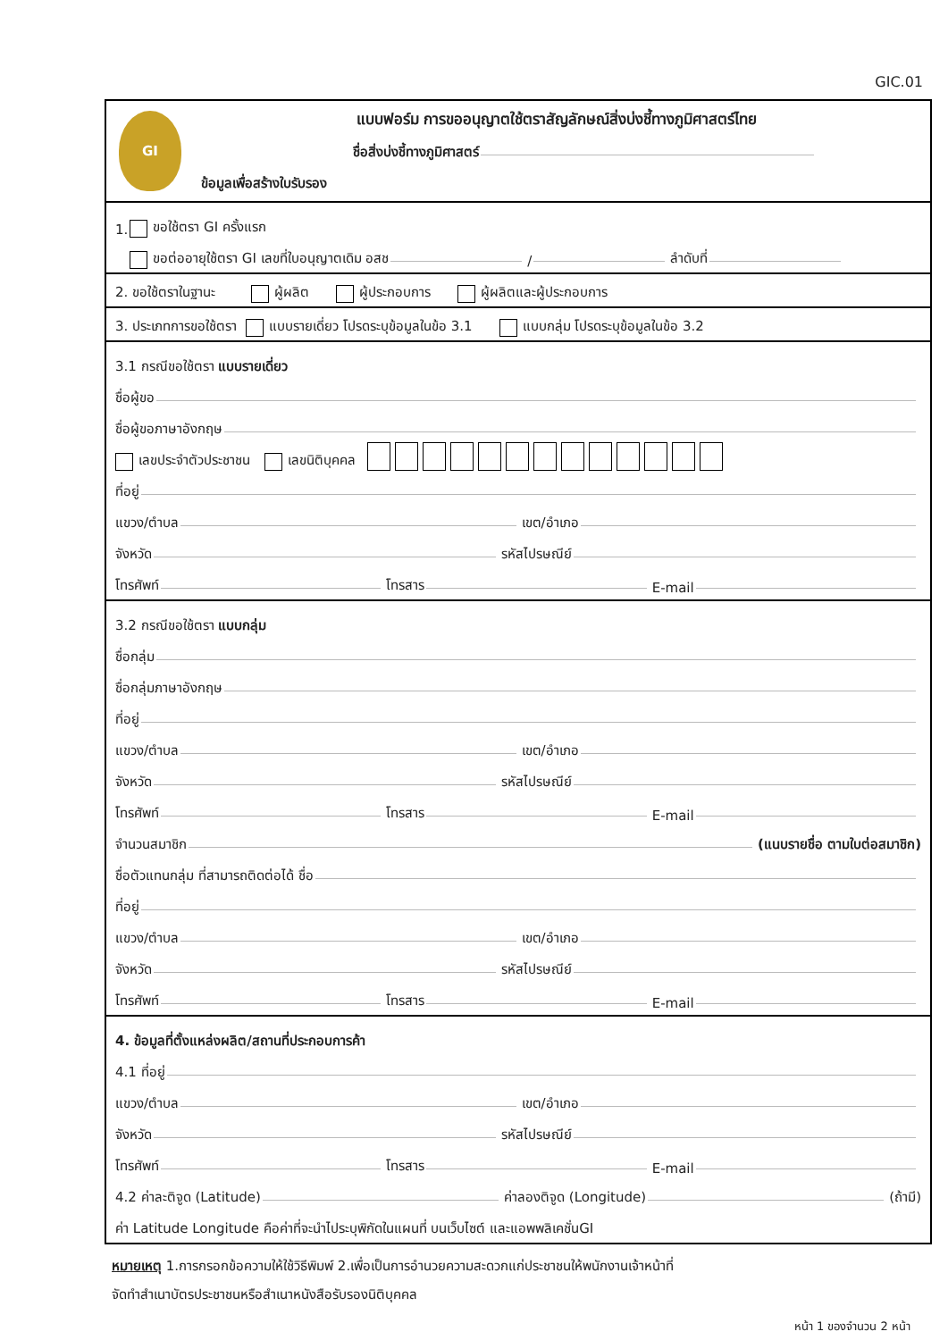GIC.01
GI
แบบฟอร์ม การขออนุญาตใช้ตราสัญลักษณ์สิ่งบ่งชี้ทางภูมิศาสตร์ไทย
ชื่อสิ่งบ่งชี้ทางภูมิศาสตร์
ข้อมูลเพื่อสร้างใบรับรอง
1. ขอใช้ตรา GI ครั้งแรก
ขอต่ออายุใช้ตรา GI เลขที่ใบอนุญาตเดิม อสช / ลำดับที่
2. ขอใช้ตราในฐานะ ผู้ผลิต ผู้ประกอบการ ผู้ผลิตและผู้ประกอบการ
3. ประเภทการขอใช้ตรา แบบรายเดี่ยว โปรดระบุข้อมูลในข้อ 3.1 แบบกลุ่ม โปรดระบุข้อมูลในข้อ 3.2
3.1 กรณีขอใช้ตรา แบบรายเดี่ยว
ชื่อผู้ขอ
ชื่อผู้ขอภาษาอังกฤษ
เลขประจำตัวประชาชน เลขนิติบุคคล
ที่อยู่
แขวง/ตำบล เขต/อำเภอ
จังหวัด รหัสไปรษณีย์
โทรศัพท์ โทรสาร E-mail
3.2 กรณีขอใช้ตรา แบบกลุ่ม
ชื่อกลุ่ม
ชื่อกลุ่มภาษาอังกฤษ
ที่อยู่
แขวง/ตำบล เขต/อำเภอ
จังหวัด รหัสไปรษณีย์
โทรศัพท์ โทรสาร E-mail
จำนวนสมาชิก (แนบรายชื่อ ตามใบต่อสมาชิก)
ชื่อตัวแทนกลุ่ม ที่สามารถติดต่อได้ ชื่อ
ที่อยู่
แขวง/ตำบล เขต/อำเภอ
จังหวัด รหัสไปรษณีย์
โทรศัพท์ โทรสาร E-mail
4. ข้อมูลที่ตั้งแหล่งผลิต/สถานที่ประกอบการค้า
4.1 ที่อยู่
แขวง/ตำบล เขต/อำเภอ
จังหวัด รหัสไปรษณีย์
โทรศัพท์ โทรสาร E-mail
4.2 ค่าละติจูด (Latitude) ค่าลองติจูด (Longitude) (ถ้ามี)
ค่า Latitude Longitude คือค่าที่จะนำไประบุพิกัดในแผนที่ บนเว็บไซต์ และแอพพลิเคชั่นGI
หมายเหตุ 1.การกรอกข้อความให้ใช้วิธีพิมพ์ 2.เพื่อเป็นการอำนวยความสะดวกแก่ประชาชนให้พนักงานเจ้าหน้าที่
จัดทำสำเนาบัตรประชาชนหรือสำเนาหนังสือรับรองนิติบุคคล
หน้า 1 ของจำนวน 2 หน้า